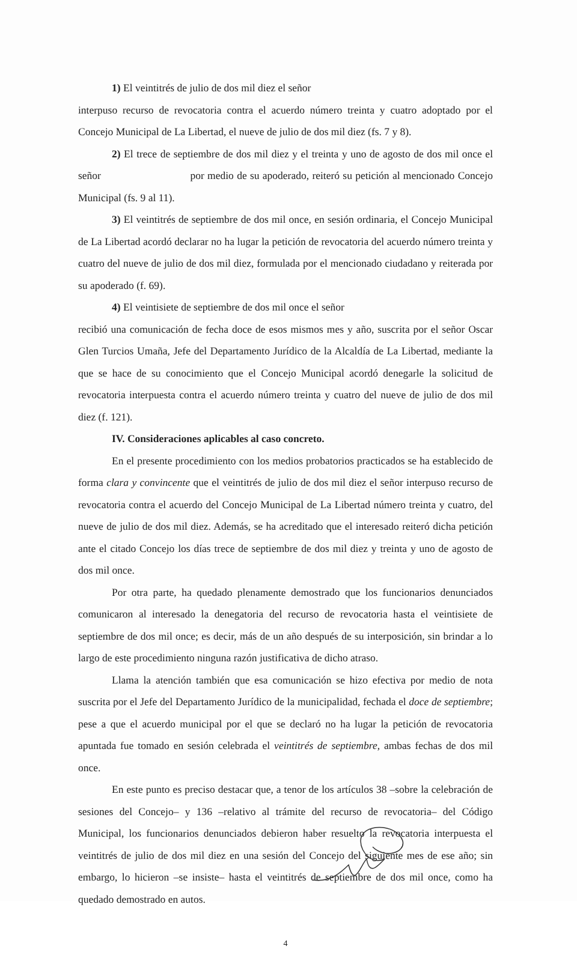1) El veintitrés de julio de dos mil diez el señor
interpuso recurso de revocatoria contra el acuerdo número treinta y cuatro adoptado por el Concejo Municipal de La Libertad, el nueve de julio de dos mil diez (fs. 7 y 8).
2) El trece de septiembre de dos mil diez y el treinta y uno de agosto de dos mil once el señor por medio de su apoderado, reiteró su petición al mencionado Concejo Municipal (fs. 9 al 11).
3) El veintitrés de septiembre de dos mil once, en sesión ordinaria, el Concejo Municipal de La Libertad acordó declarar no ha lugar la petición de revocatoria del acuerdo número treinta y cuatro del nueve de julio de dos mil diez, formulada por el mencionado ciudadano y reiterada por su apoderado (f. 69).
4) El veintisiete de septiembre de dos mil once el señor
recibió una comunicación de fecha doce de esos mismos mes y año, suscrita por el señor Oscar Glen Turcios Umaña, Jefe del Departamento Jurídico de la Alcaldía de La Libertad, mediante la que se hace de su conocimiento que el Concejo Municipal acordó denegarle la solicitud de revocatoria interpuesta contra el acuerdo número treinta y cuatro del nueve de julio de dos mil diez (f. 121).
IV. Consideraciones aplicables al caso concreto.
En el presente procedimiento con los medios probatorios practicados se ha establecido de forma clara y convincente que el veintitrés de julio de dos mil diez el señor interpuso recurso de revocatoria contra el acuerdo del Concejo Municipal de La Libertad número treinta y cuatro, del nueve de julio de dos mil diez. Además, se ha acreditado que el interesado reiteró dicha petición ante el citado Concejo los días trece de septiembre de dos mil diez y treinta y uno de agosto de dos mil once.
Por otra parte, ha quedado plenamente demostrado que los funcionarios denunciados comunicaron al interesado la denegatoria del recurso de revocatoria hasta el veintisiete de septiembre de dos mil once; es decir, más de un año después de su interposición, sin brindar a lo largo de este procedimiento ninguna razón justificativa de dicho atraso.
Llama la atención también que esa comunicación se hizo efectiva por medio de nota suscrita por el Jefe del Departamento Jurídico de la municipalidad, fechada el doce de septiembre; pese a que el acuerdo municipal por el que se declaró no ha lugar la petición de revocatoria apuntada fue tomado en sesión celebrada el veintitrés de septiembre, ambas fechas de dos mil once.
En este punto es preciso destacar que, a tenor de los artículos 38 –sobre la celebración de sesiones del Concejo– y 136 –relativo al trámite del recurso de revocatoria– del Código Municipal, los funcionarios denunciados debieron haber resuelto la revocatoria interpuesta el veintitrés de julio de dos mil diez en una sesión del Concejo del siguiente mes de ese año; sin embargo, lo hicieron –se insiste– hasta el veintitrés de septiembre de dos mil once, como ha quedado demostrado en autos.
4